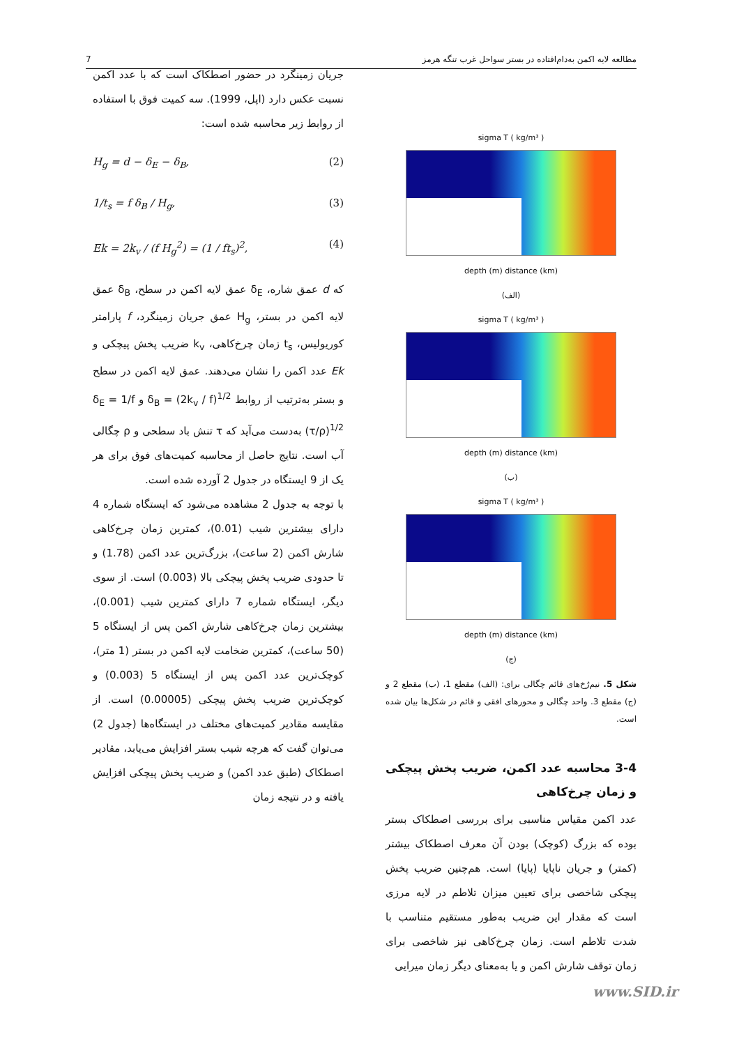مطالعه لایه اکمن به‌دام‌افتاده در بستر سواحل غرب تنگه هرمز 7
sigma T ( kg/m³ )
depth (m) distance (km)
(الف)
sigma T ( kg/m³ )
depth (m) distance (km)
(ب)
sigma T ( kg/m³ )
depth (m) distance (km)
(ج)
شکل 5. نیم‌رُخ‌های قائم چگالی برای: (الف) مقطع 1، (ب) مقطع 2 و (ج) مقطع 3. واحد چگالی و محورهای افقی و قائم در شکل‌ها بیان شده است.
3-4 محاسبه عدد اکمن، ضریب پخش پیچکی و زمان چرخ‌کاهی
عدد اکمن مقیاس مناسبی برای بررسی اصطکاک بستر بوده که بزرگ (کوچک) بودن آن معرف اصطکاک بیشتر (کمتر) و جریان ناپایا (پایا) است. هم‌چنین ضریب پخش پیچکی شاخصی برای تعیین میزان تلاطم در لایه مرزی است که مقدار این ضریب به‌طور مستقیم متناسب با شدت تلاطم است. زمان چرخ‌کاهی نیز شاخصی برای زمان توقف شارش اکمن و یا به‌معنای دیگر زمان میرایی
جریان زمینگرد در حضور اصطکاک است که با عدد اکمن نسبت عکس دارد (اپل، 1999). سه کمیت فوق با استفاده از روابط زیر محاسبه شده است:
H<sub>g</sub> = d − δ<sub>E</sub> − δ<sub>B</sub>, (2)
1/t<sub>s</sub> = f δ<sub>B</sub> / H<sub>g</sub>, (3)
Ek = 2k<sub>v</sub> / (f H<sub>g</sub><sup>2</sup>) = (1 / ft<sub>s</sub>)<sup>2</sup>, (4)
که d عمق شاره، δ<sub>E</sub> عمق لایه اکمن در سطح، δ<sub>B</sub> عمق لایه اکمن در بستر، H<sub>g</sub> عمق جریان زمینگرد، f پارامتر کوریولیس، t<sub>s</sub> زمان چرخ‌کاهی، k<sub>v</sub> ضریب پخش پیچکی و Ek عدد اکمن را نشان می‌دهند. عمق لایه اکمن در سطح و بستر به‌ترتیب از روابط δ<sub>B</sub> = (2k<sub>v</sub> / f)<sup>1/2</sup> و δ<sub>E</sub> = 1/f (τ/ρ)<sup>1/2</sup> به‌دست می‌آید که τ تنش باد سطحی و ρ چگالی آب است. نتایج حاصل از محاسبه کمیت‌های فوق برای هر یک از 9 ایستگاه در جدول 2 آورده شده است.
با توجه به جدول 2 مشاهده می‌شود که ایستگاه شماره 4 دارای بیشترین شیب (0.01)، کمترین زمان چرخ‌کاهی شارش اکمن (2 ساعت)، بزرگ‌ترین عدد اکمن (1.78) و تا حدودی ضریب پخش پیچکی بالا (0.003) است. از سوی دیگر، ایستگاه شماره 7 دارای کمترین شیب (0.001)، بیشترین زمان چرخ‌کاهی شارش اکمن پس از ایستگاه 5 (50 ساعت)، کمترین ضخامت لایه اکمن در بستر (1 متر)، کوچک‌ترین عدد اکمن پس از ایستگاه 5 (0.003) و کوچک‌ترین ضریب پخش پیچکی (0.00005) است. از مقایسه مقادیر کمیت‌های مختلف در ایستگاه‌ها (جدول 2) می‌توان گفت که هرچه شیب بستر افزایش می‌یابد، مقادیر اصطکاک (طبق عدد اکمن) و ضریب پخش پیچکی افزایش یافته و در نتیجه زمان
www.SID.ir